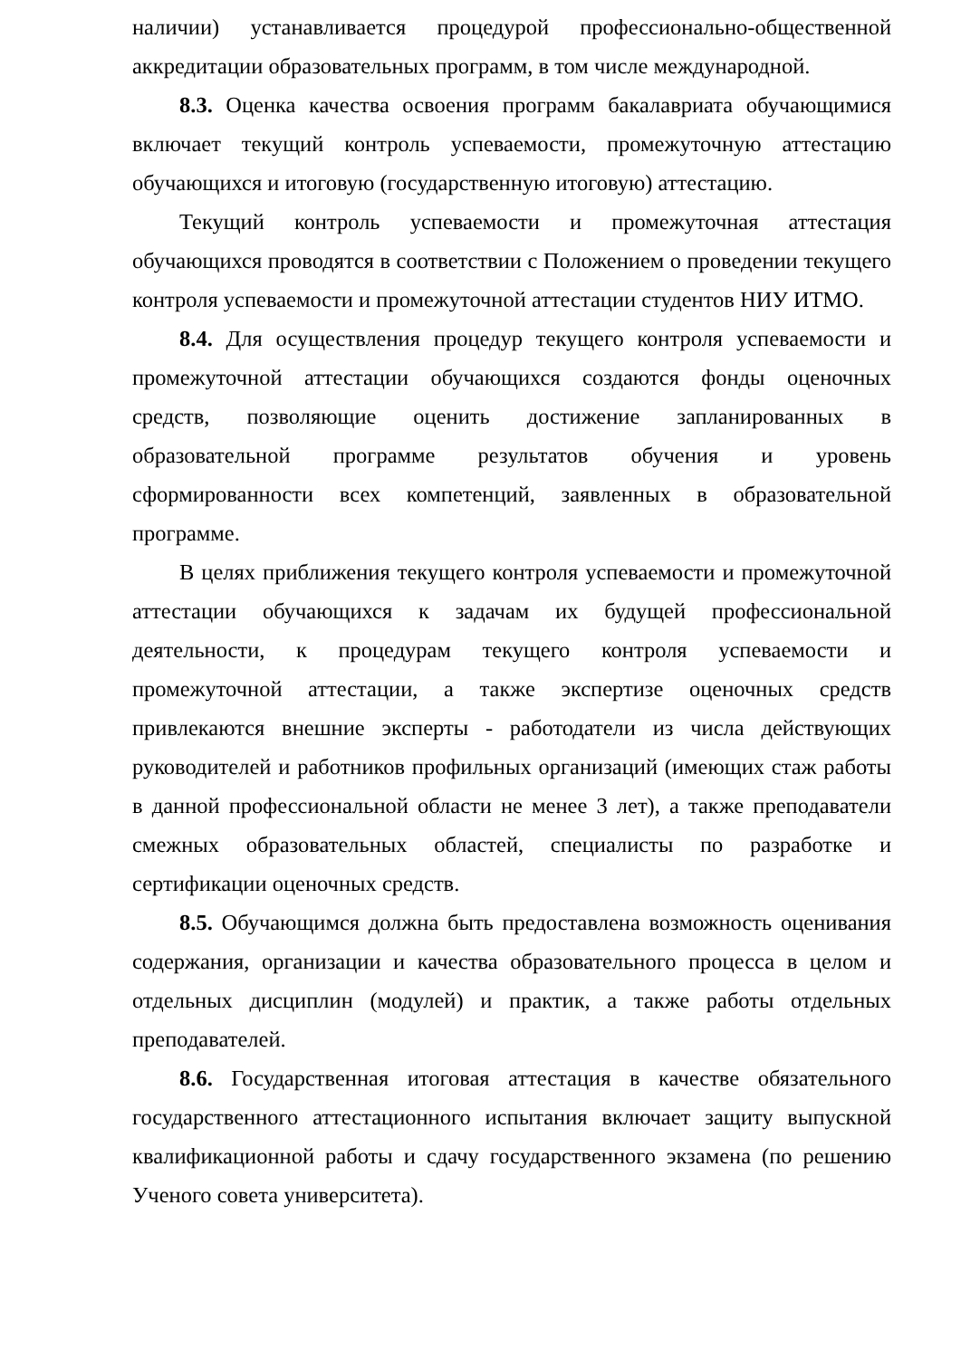наличии) устанавливается процедурой профессионально-общественной аккредитации образовательных программ, в том числе международной.
8.3. Оценка качества освоения программ бакалавриата обучающимися включает текущий контроль успеваемости, промежуточную аттестацию обучающихся и итоговую (государственную итоговую) аттестацию.
Текущий контроль успеваемости и промежуточная аттестация обучающихся проводятся в соответствии с Положением о проведении текущего контроля успеваемости и промежуточной аттестации студентов НИУ ИТМО.
8.4. Для осуществления процедур текущего контроля успеваемости и промежуточной аттестации обучающихся создаются фонды оценочных средств, позволяющие оценить достижение запланированных в образовательной программе результатов обучения и уровень сформированности всех компетенций, заявленных в образовательной программе.
В целях приближения текущего контроля успеваемости и промежуточной аттестации обучающихся к задачам их будущей профессиональной деятельности, к процедурам текущего контроля успеваемости и промежуточной аттестации, а также экспертизе оценочных средств привлекаются внешние эксперты - работодатели из числа действующих руководителей и работников профильных организаций (имеющих стаж работы в данной профессиональной области не менее 3 лет), а также преподаватели смежных образовательных областей, специалисты по разработке и сертификации оценочных средств.
8.5. Обучающимся должна быть предоставлена возможность оценивания содержания, организации и качества образовательного процесса в целом и отдельных дисциплин (модулей) и практик, а также работы отдельных преподавателей.
8.6. Государственная итоговая аттестация в качестве обязательного государственного аттестационного испытания включает защиту выпускной квалификационной работы и сдачу государственного экзамена (по решению Ученого совета университета).